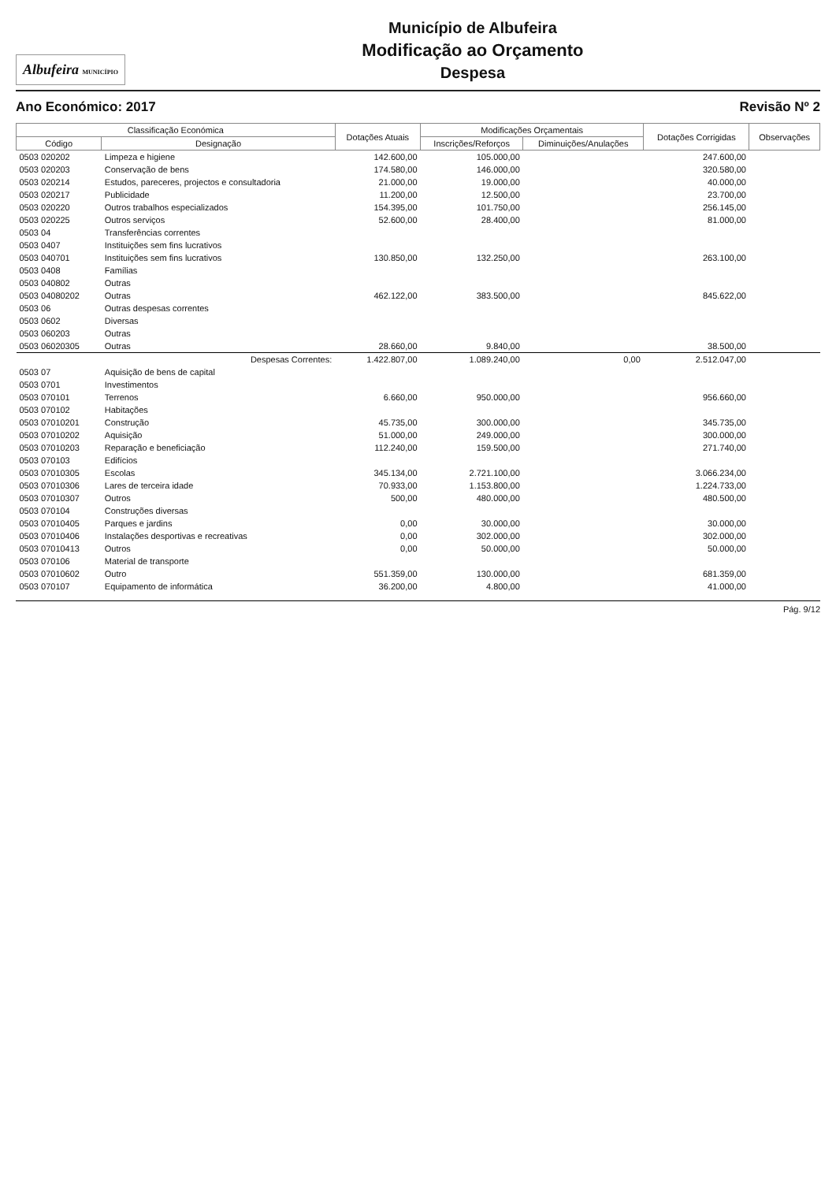Albufeira MUNICÍPIO
Município de Albufeira
Modificação ao Orçamento
Despesa
Ano Económico: 2017 Revisão Nº 2
| Classificação Económica | | Dotações Atuais | Modificações Orçamentais | | Dotações Corrigidas | Observações |
| --- | --- | --- | --- | --- | --- | --- |
| Código | Designação | | Inscrições/Reforços | Diminuições/Anulações | | |
| 0503 020202 | Limpeza e higiene | 142.600,00 | 105.000,00 | | 247.600,00 | |
| 0503 020203 | Conservação de bens | 174.580,00 | 146.000,00 | | 320.580,00 | |
| 0503 020214 | Estudos, pareceres, projectos e consultadoria | 21.000,00 | 19.000,00 | | 40.000,00 | |
| 0503 020217 | Publicidade | 11.200,00 | 12.500,00 | | 23.700,00 | |
| 0503 020220 | Outros trabalhos especializados | 154.395,00 | 101.750,00 | | 256.145,00 | |
| 0503 020225 | Outros serviços | 52.600,00 | 28.400,00 | | 81.000,00 | |
| 0503 04 | Transferências correntes | | | | | |
| 0503 0407 | Instituições sem fins lucrativos | | | | | |
| 0503 040701 | Instituições sem fins lucrativos | 130.850,00 | 132.250,00 | | 263.100,00 | |
| 0503 0408 | Famílias | | | | | |
| 0503 040802 | Outras | | | | | |
| 0503 04080202 | Outras | 462.122,00 | 383.500,00 | | 845.622,00 | |
| 0503 06 | Outras despesas correntes | | | | | |
| 0503 0602 | Diversas | | | | | |
| 0503 060203 | Outras | | | | | |
| 0503 06020305 | Outras | 28.660,00 | 9.840,00 | | 38.500,00 | |
| | Despesas Correntes: | 1.422.807,00 | 1.089.240,00 | 0,00 | 2.512.047,00 | |
| 0503 07 | Aquisição de bens de capital | | | | | |
| 0503 0701 | Investimentos | | | | | |
| 0503 070101 | Terrenos | 6.660,00 | 950.000,00 | | 956.660,00 | |
| 0503 070102 | Habitações | | | | | |
| 0503 07010201 | Construção | 45.735,00 | 300.000,00 | | 345.735,00 | |
| 0503 07010202 | Aquisição | 51.000,00 | 249.000,00 | | 300.000,00 | |
| 0503 07010203 | Reparação e beneficiação | 112.240,00 | 159.500,00 | | 271.740,00 | |
| 0503 070103 | Edifícios | | | | | |
| 0503 07010305 | Escolas | 345.134,00 | 2.721.100,00 | | 3.066.234,00 | |
| 0503 07010306 | Lares de terceira idade | 70.933,00 | 1.153.800,00 | | 1.224.733,00 | |
| 0503 07010307 | Outros | 500,00 | 480.000,00 | | 480.500,00 | |
| 0503 070104 | Construções diversas | | | | | |
| 0503 07010405 | Parques e jardins | 0,00 | 30.000,00 | | 30.000,00 | |
| 0503 07010406 | Instalações desportivas e recreativas | 0,00 | 302.000,00 | | 302.000,00 | |
| 0503 07010413 | Outros | 0,00 | 50.000,00 | | 50.000,00 | |
| 0503 070106 | Material de transporte | | | | | |
| 0503 07010602 | Outro | 551.359,00 | 130.000,00 | | 681.359,00 | |
| 0503 070107 | Equipamento de informática | 36.200,00 | 4.800,00 | | 41.000,00 | |
Pág. 9/12